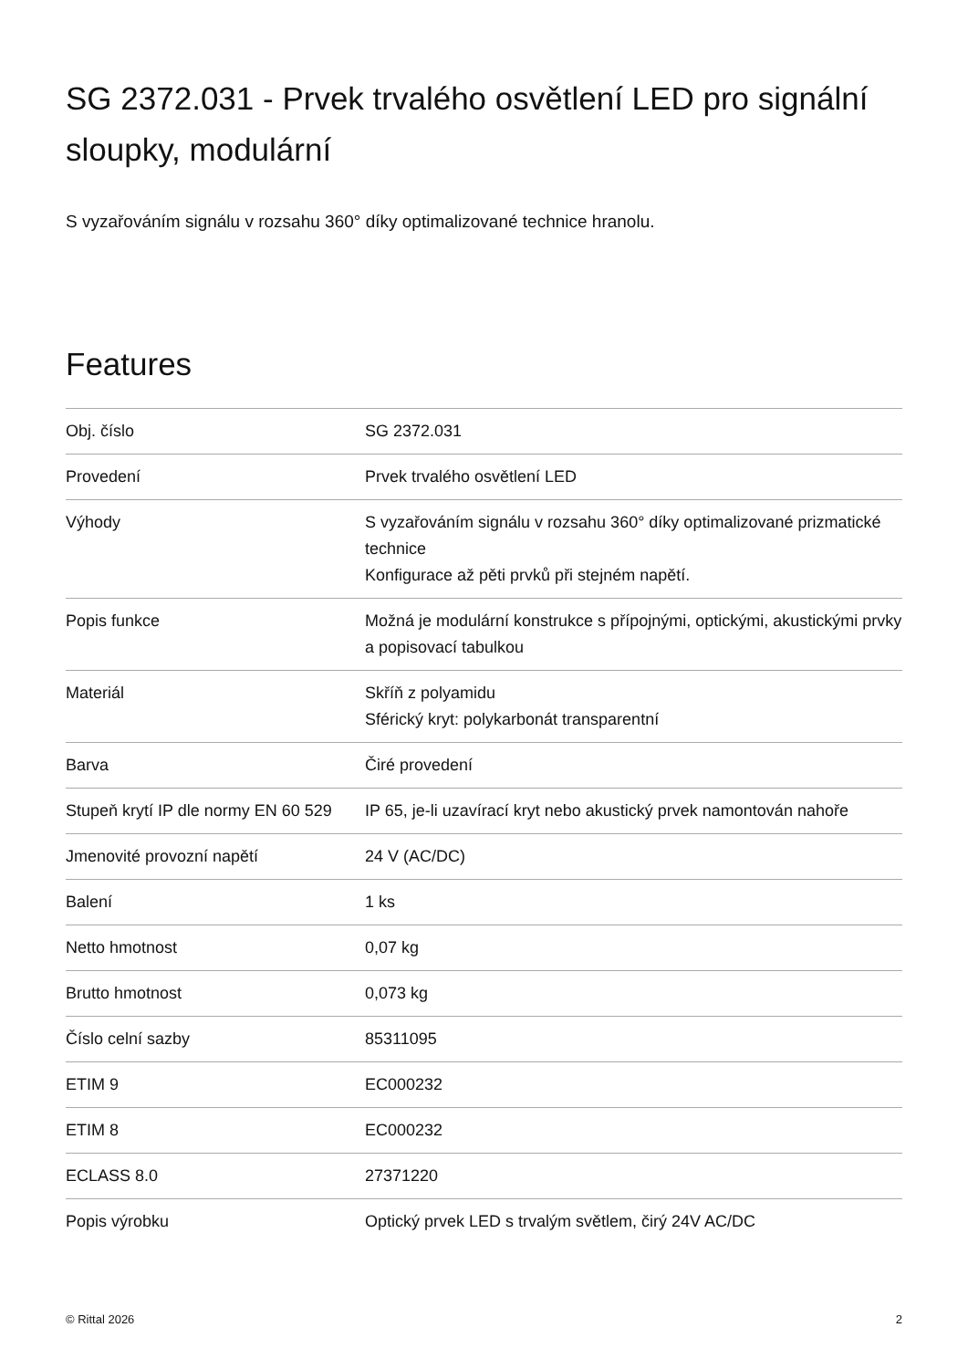SG 2372.031 - Prvek trvalého osvětlení LED pro signální sloupky, modulární
S vyzařováním signálu v rozsahu 360° díky optimalizované technice hranolu.
Features
| Obj. číslo | SG 2372.031 |
| Provedení | Prvek trvalého osvětlení LED |
| Výhody | S vyzařováním signálu v rozsahu 360° díky optimalizované prizmatické technice Konfigurace až pěti prvků při stejném napětí. |
| Popis funkce | Možná je modulární konstrukce s přípojnými, optickými, akustickými prvky a popisovací tabulkou |
| Materiál | Skříň z polyamidu Sférický kryt: polykarbonát transparentní |
| Barva | Čiré provedení |
| Stupeň krytí IP dle normy EN 60 529 | IP 65, je-li uzavírací kryt nebo akustický prvek namontován nahoře |
| Jmenovité provozní napětí | 24 V (AC/DC) |
| Balení | 1 ks |
| Netto hmotnost | 0,07 kg |
| Brutto hmotnost | 0,073 kg |
| Číslo celní sazby | 85311095 |
| ETIM 9 | EC000232 |
| ETIM 8 | EC000232 |
| ECLASS 8.0 | 27371220 |
| Popis výrobku | Optický prvek LED s trvalým světlem, čirý 24V AC/DC |
© Rittal 2026 2